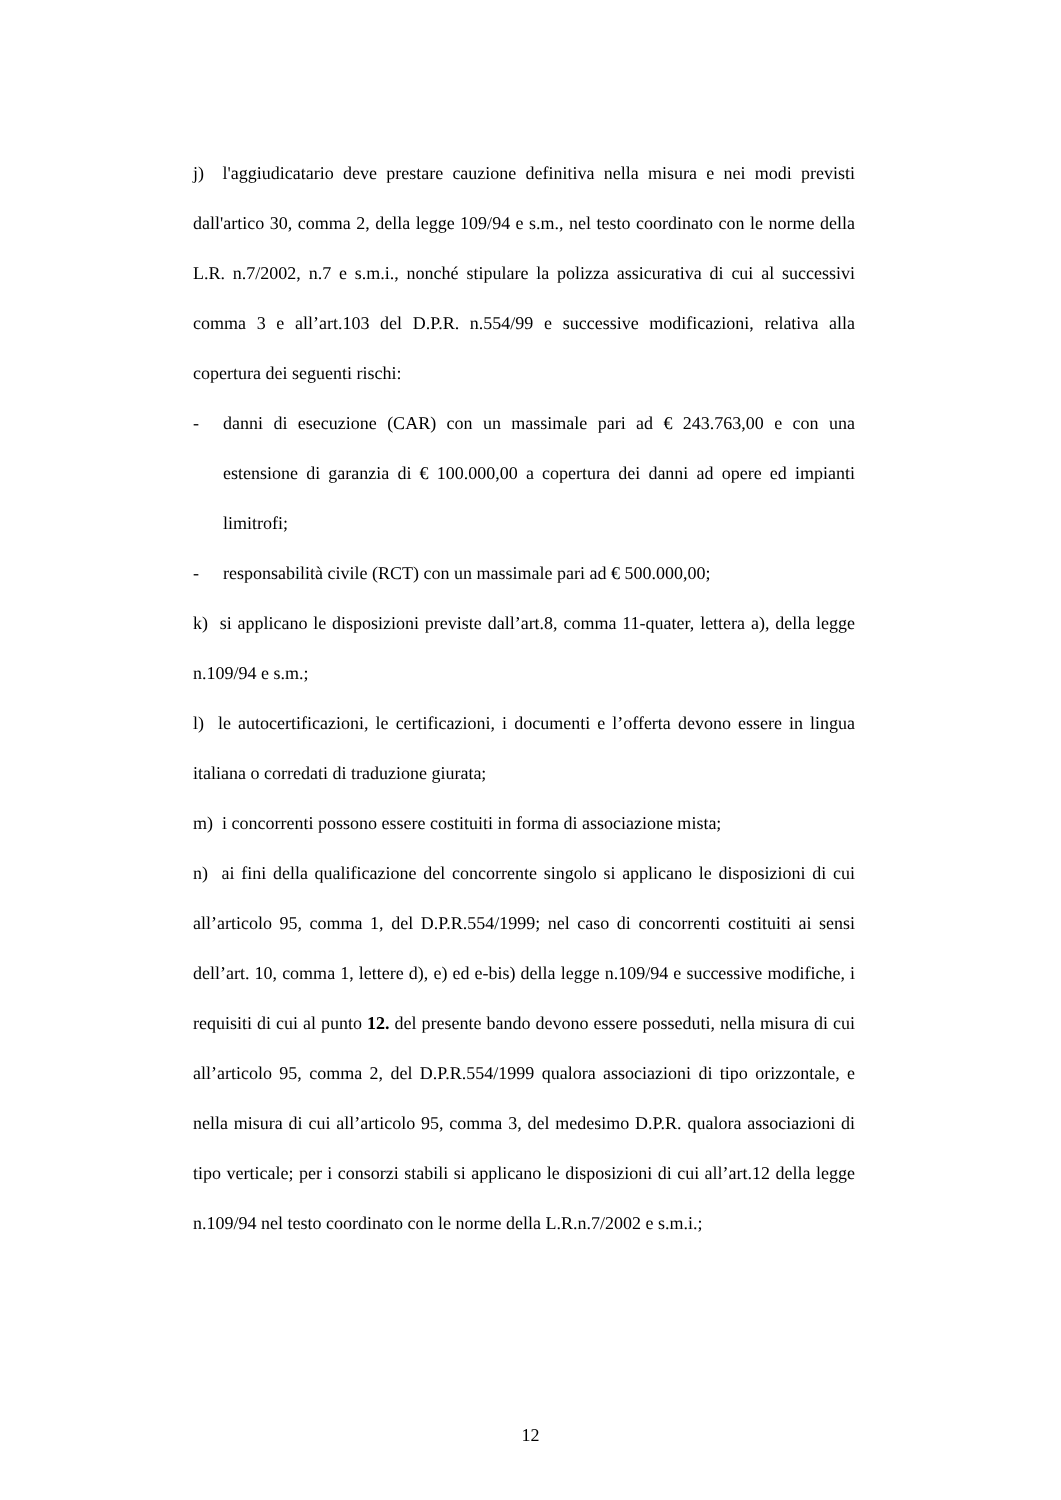j) l'aggiudicatario deve prestare cauzione definitiva nella misura e nei modi previsti dall'artico 30, comma 2, della legge 109/94 e s.m., nel testo coordinato con le norme della L.R. n.7/2002, n.7 e s.m.i., nonché stipulare la polizza assicurativa di cui al successivi comma 3 e all’art.103 del D.P.R. n.554/99 e successive modificazioni, relativa alla copertura dei seguenti rischi:
- danni di esecuzione (CAR) con un massimale pari ad € 243.763,00 e con una estensione di garanzia di € 100.000,00 a copertura dei danni ad opere ed impianti limitrofi;
- responsabilità civile (RCT) con un massimale pari ad € 500.000,00;
k) si applicano le disposizioni previste dall’art.8, comma 11-quater, lettera a), della legge n.109/94 e s.m.;
l) le autocertificazioni, le certificazioni, i documenti e l’offerta devono essere in lingua italiana o corredati di traduzione giurata;
m) i concorrenti possono essere costituiti in forma di associazione mista;
n) ai fini della qualificazione del concorrente singolo si applicano le disposizioni di cui all’articolo 95, comma 1, del D.P.R.554/1999; nel caso di concorrenti costituiti ai sensi dell’art. 10, comma 1, lettere d), e) ed e-bis) della legge n.109/94 e successive modifiche, i requisiti di cui al punto 12. del presente bando devono essere posseduti, nella misura di cui all’articolo 95, comma 2, del D.P.R.554/1999 qualora associazioni di tipo orizzontale, e nella misura di cui all’articolo 95, comma 3, del medesimo D.P.R. qualora associazioni di tipo verticale; per i consorzi stabili si applicano le disposizioni di cui all’art.12 della legge n.109/94 nel testo coordinato con le norme della L.R.n.7/2002 e s.m.i.;
12